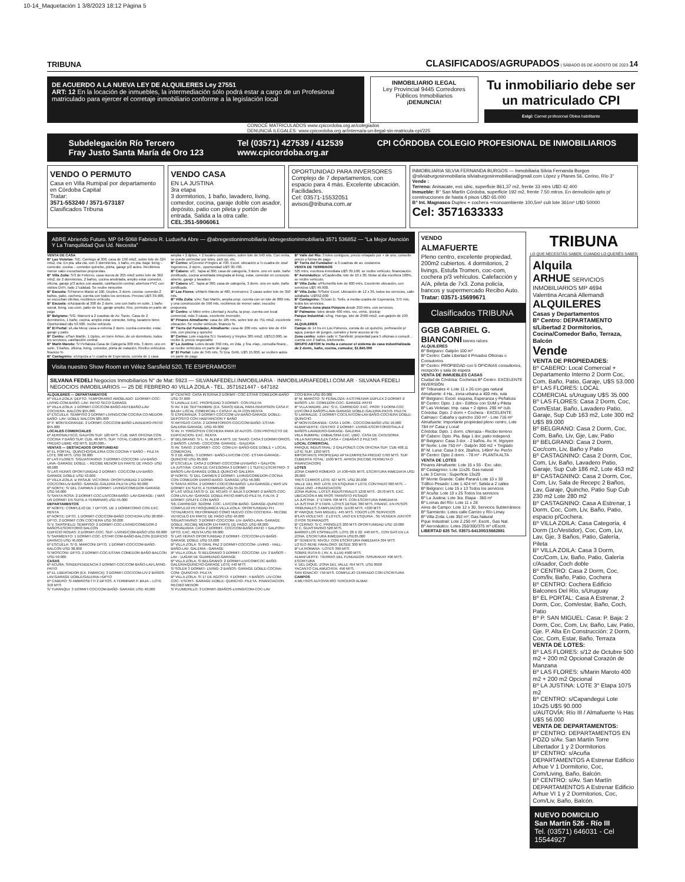10-14_Maquetación 1 3/8/2023 18:12 Página 5
TRIBUNA CLASIFICADOS/AGRUPADOS | SÁBADO 05 DE AGOSTO DE 2023 14
DE ACUERDO A LA NUEVA LEY DE ALQUILERES Ley 27551
ART: 12 En la locación de inmuebles, la intermediación sólo podrá estar a cargo de un Profesional matriculado para ejercer el corretaje inmobiliario conforme a la legislación local
INMOBILIARIO ILEGAL
Ley Provincial 9445 Corredores Públicos Inmobiliarios
¡DENUNCIA!
Tu inmobiliario debe ser un matriculado CPI
Exigí: Carnet profesional Oblea habilitante
CONOCÉ MATRICULADOS www.cpicordoba.org.ar/colegiados
DENUNCIÁ ILEGALES: www.cpicordoba.org.ar/interna/a-un-ilegal-sin-matricula-cpi/225
Subdelegación Río Tercero
Fray Justo Santa María de Oro 123 Tel (03571) 427539 / 412539
www.cpicordoba.org.ar CPI CÓRDOBA COLEGIO PROFESIONAL DE INMOBILIARIOS
VENDO O PERMUTO
Casa en Villa Rumipal por departamento en Córdoba Capital
Tratar:
3571-553240 / 3571-573187
Clasificados Tribuna
VENDO CASA
EN LA JUSTINA
3ra etapa
3 dormitorios, 1 baño, lavadero, living, comedor, cocina, garaje doble con asador, depósito, patio con pileta y portón de entrada. Salida a la otra calle.
CEL:351-5906061
OPORTUNIDAD PARA INVERSORES
Complejo de 7 departamentos, con espacio para 4 más. Excelente ubicación. Facilidades.
Cel: 03571-15532051
avisos@tribuna.com.ar
INMOBILIARIA SILVIA FERNANDA BURGOS — Inmobiliaria Silvia Fernanda Burgos @silviaburgosinmobiliaria silviaburgosinmobiliaria@gmail.com López y Planes 56, Cerino, Río 3°
Vende :
Terreno: Anisacate, exc ubic, superficie 861,37 m2, frente 33 mtrs U$D 42.400
Inmueble: B° San Martín Córdoba, superficie 192 m2, frente 7.50 mtros. En demolición apto p/ construcciones de hasta 4 pisos U$D 65.000
B° Int. Magnasco Duplex + cochera +monoambiente 100,5m² cub lote 361m² U$D 50000
Cel: 3571633333
ABRE Abriendo Futuro. MP 04-5068 Fabricio R. Ludueña Abre — @abregestioninmobiliaria /abregestioninmobiliaria 3571 536852 — “La Mejor Atención Y La Tranquilidad Que Ud. Necesita”
VENTA DE CASA
B° Las Violetas: S/E. Carriego al 300, casa de 190 mts2, sobre lote de 324 mts2, cta. En pta. alta cta. con 3 dormitorios, 1 baño, en pta. Baja: living – comedor, cocina – comedor quincho, pileta, garaje p/2 autos. Recibimos menor valor escuchamos propuestas.
B° Villa Zoila: S/3 de Febrero, casa nueva de 205 mts2 sobre lote de 362 mts2, de 2 dormitorios, 2 baños, cocina amoblada, amplio estar comedor, oficina, garaje p/3 autos con asador, calefacción central, abertura PVC con vidrios DVH, todo 1°calidad. Se recibe inmueble
B° Escuela: S/Homero Manzi al 100, Duplex, 2 dorm. cocina- comedor,2 baños, patio, cochera, cuenta con todos los servicios. Precios U$S 39.900, se escuchan ofertas, recibimos vehículo.
B° Escuela: s/Azopardo al 300 de 2 dorm. uno con baño en suite, 1 baño social, living, coc-com, patio de luz, garaje amplio. Rec. permuta en parte de pago
B° Belgrano: S/G. Marconi a 2 cuadras de Av. Savio. Casa de 2 dormitorios, 1 baño, cocina, amplio estar comedor, living, lavadero tiene. Oportunidad u$s 53.900. recibo vehículo
B° El Portal: s/Lola Mora; casa a estrena 2 dorm. cocina-comedor, estar, garaje y patio
B° Centro: s/San Martín. 1 Dptos. en torre Arhue, de un dormitorio, todos los servicios, calefacción central.
B° Marín Maroto: S/ Peñaloza Casa de Categoría 300 mts. 3 dorm. uno en suite, 3 baños, oficina, living, comedor, pileta de natación. Recibo vehículos financio %
B° Castagnino: s/Urquiza a ½ cuadra de Esperanza, consta de 1 casa amplia + 2 dptos, + 2 locales comerciales, sobre lote de 540 mts. Con renta, se puede permutar por lotes, pick up, etc.
B° Cerino: s/Coronel Pringles al 700, Excel. ubicación a ½ cuadra de José Ingenieros, 2 dorm., oportunidad U$S 30.700.
B° Cabero: s/C. Tapia al 300, casa de categoría, 3 dorm. uno en suite, baño zonificado, cocina amoblada integrada al living, estar, comedor en concepto abierto, garaje y lavadero
B° Cabero s/C. Tapia al 300, casa de categoría, 3 dorm. uno en suite, baño zonificado.
B° Las Flores: s/Marín Maroto al 400, inversores: 2 casas sobre lote de 350 mts.
B° Villa Zoila: s/Av. San Martín, amplia prop. cuenta con un lote de 880 mts. y una construcción de 590 mts. recibimos de menor valor, escucho propuesta
B° Centro: s/ Mitre entre Libertad y Acuña, la prop. cuenta con local comercial, más 3 casas, excelente inversión.
B° Pinares Almafuerte: casa de 185 mts. sobre lote de 751 mts2, excelente ubicación. Se recibe vehículo, financio %.
B° Tierra del Fundador, Almafuerte: casa de 200 mts. sobre lote de 434 mts. con piscina y quincho
B° Cerino: Lote esquina S/J. Newbery y Vieytes 385 mts2, U$S13.000, se recibe $, precio negociable
B° La Justina: Lotes desde 350 mts, en 2da. y 3ra. etap., consulta financ., se recibe vehículos en parte de pago
B° El Portal: Lote de 345 mts. S/ Dra. Gritti, U$S 15.000, se reciben autos en parte de pago
B° Valle del Río: 3 lotes contiguos, precio rebajado por + de uno, consulte precio y forma de pago
B° Tierra del Fundador: a 3 cuadras de av. costanera
VENTA DE TERRENOS
525 mtrs, escritura inmediata U$S 39.100, se recibe vehículo, financiación.
B° Aeronáutico: s/Capdevilla, lote de 10 x 30, titular al día escritura 100%, se recibe vehículo.
B° Villa Zoila: s/Plumerillo lote de 600 mtrs. Excelente ubicación, con servicios U$S 49.900.
B° Villa Zoila: S/Soler Excel. Ubicación de 12 x 36, todos los servicios, calle asfaltada. U$S52.000
B° Castagnino: S/Juan D. Solís, a media cuadra de Esperanza, 375 mts, todos los servicios.
B° Cabero zona plaza Púrpura desde 250 mtrs. con servicios.
B° Palmares: lotes desde 400 mtrs. rec. vehic. /pickup
Parque Industrial: s/Ing. Huergo, lote de 2500 mts2, con galpón de 100 mtrs
ALQUILERES
Campo de 14 hs en Los Potreros, consta de un quincho, perforación p/ agua, parque de juegos, corrales y tiene acceso al río
Zona centro: sobre calle V. Sarsfield, propiedad para 5 oficinas o consult. , cuenta con 2 baños, kitchenette.
GRUPO ABTOR te invita a conocer el sistema de casa industrializada de 2 dorm., baño, cocina, comedor, $1.845.000
Visita nuestro Show Room en Vélez Sarsfield 520, TE ESPERAMOS!!!
SILVANA FEDELI Negocios Inmobiliarios N° de Mat: 5923 — SILVANAFEDELI.INMOBILIARIA · INMOBILIARIAFEDELI.COM.AR · SILVANA FEDELI NEGOCIOS INMOBILIARIOS — 25 DE FEBRERO 40 VILLA ZOILA - TEL. 3571621447 - 647182
ALQUILERES — DEPARTAMENTOS
Bº VILLA ZOILA: DEPTO. TEMPORARIO AMOBLADO: 1DORMIT-COC- LIVING-COM-BAÑO- LAV- PATIO SECO GARAGE
Bº VILLA ZOILA: 1 DORMIT-COC/COM-BAÑO-ANTEBAÑO-LAV-COCHERA- BALCON $55.000
Bº ESCUELA: SEMIPISO 2 DORMIT-LIVING/COM-COCINA CO-MEDOR-BAÑO- LAV- DOBLE BALCON $85.000
Bº P. MONTEGRANDE: 2 DORMIT-COC/COM-BAÑO-LAVADERO-PATIO $55.000
LOCALES COMERCIALES
Bº AERONAUTICO, GALPON SUP. 120 MTS. CUB. MAS OFICINA CON COCINA Y BAÑO SUP. CUB. 48 MTS. SUP. TOTAL CUBIERTA 168 MTS. –PREDIO LIBRE 432 MTS. $120.000.-
VENTAS — DESTACADOS OPORTUNIDAD
Bº EL PORTAL: QUINCHO/GALERIA CON COCINA Y BAÑO – PILETA LOTE 300 MTS. USD 30.000
Bº LAS FLORES: S/GUASTAVINO: 3 DORMIT-COC/COM- LIV-BAÑO-LAVA- GARAGE DOBLE -. RECIBE MENOR EN PARTE DE PAGO- USD 68.000
S/ LAS HERAS OPORTUNIDAD 2 DORMIT- COC/COM-LIV-BAÑO-GARAGE DOBLE USD 53.000
Bº VILLA ZOILA: s/ PASAJE VICTORIA: OPORTUNIDAD 2 DORMI-COC/COM-LIV-BAÑO- GARAGE-GALERIA PILETA USD 60.000
Bº NORTE: S/ DEL CARMEN 2 DORMIT- LIVING/COMEDOR-GARAGE USD 56.000
S/ SANTA ROSA: 2 DORMIT-COC-LIV/COM-BAÑO- LAV-GARAGE- ( MAS UN DORMIT EN SUITE A TERMINAR) uSD 55.000
DEPARTAMENTOS
Bº NORTE: COMPLEJO DE 7 DPTOS. DE 1 DORMITORIO CON EXC. RENTA
Bº NORTE: DPTO. 1 DORMIT-COC/COM-BAÑO COCHERA USD 28.000 - DPTO. 2 DORMIT CON COCHERA USD 30.000
S/ V. SARSFIELD: SEMIPISO: 2 DORMIT-COC-LIVING/COMEDOR-2 BAÑOS-ESCRITORIO BALCON
EDIFICIO RODAS: 2 DORMIT-COC. SEP- LIVING/COM-BAÑO USD 60.000
S/ SARMIENTO: 1 DORMIT-COC- ESTAR COM-BAÑO-BALCON (EDIFICIO DAVINCI) USD 45.000
Bº ESCUELA: S/ G. MARCONI DPTO. 1 DORMIT-COC/COM-BAÑO-BALCON USD 38.000
S/ MOSCONI: DPTO. 2 DORMIT-COC-ESTAR COMEDOR-BAÑO-BALCON USD 50.000
CASAS
Bº ACUÑA: S/INDEPENDENCIA 3 DORMIT-COC/COM-BAÑO-LAV-LIVING-PATIO
Bº EL LIBERTADOR (EX. FABRICA): 3 DORMIT-COC/COM-LIV-2 BAÑOS-LAV-GARAGE DOBLE/GALERIA-+DPTO
Bº CABERO: S/ AMBROSETTI 2 DPTOS. A TERMINAR P. BAJA – LOTE 318 MTS
S/ YUPANQUI: 3 DORMIT-COC/COM-BAÑO- GARAGE USD 40.000
Bº CENTRO: CASA INTERNA 2 DORMIT- COC-ESTAR COMEDOR-BAÑO USD 37.000
S/ LAVALLE EXC. PROPIEDAD 3 DORMIT- CON PILETA
S/ AV. 9 DE SEPTIEMBRE (EX. SAVIO) IDEAL PARA INVERSION CASA P. BAJA+ LOCAL COMERCIAL+ CASA P. ALTA CON RENTA
S/ ESPERANZA: 3 DORMIT-COC/COM-LIV-BAÑO-GARAGE DOBLE-DEPOSITO CON HABITANCION Y BAÑO
S/ ARTIGAS CASA: 2 DORMITORIOS-COC/COM-BAÑO- ESTAR-GALERIA-GARAGE. USD 40.000
S/ AV. H. YIRIGOYEN COCHERA PARA 10 AUTOS- CON PROYECTO DE EDIFICACION- EXC. RENTA
Bº BELGRANO: S/ L. N. ALEM A MTS. DE SAVIO: CASA 3 DORMITORIOS, 2 BAÑOS- LIVING- COC/COM- GARAGE - GALERÍA
S/ AV. SAVIO: 2 DORMIT- COC- COM-LIV- BAÑO-GGE DOBLE + LOCAL COMERCIAL
S/ 2 DE ABRIL: 3 DORMIT- BAÑO-LIV/COM-COC- ESTAR-GARAGE-QUINCHO USD 85.000
Bº ESCUELA: CASA 2 DORMIT-COC/COM-LIV-BAÑO + GALPON
LA JUSTINA: CASA DE CATEGORIA 3 DORMIT ( 1 SUITE) ESCRITRIO- 3 BAÑOS-LAV-GARAGE DOBLE-QUINCHO GALERIA
Bº NORTE: S/ DEL CARMEN 2 DORMIT- LIVING/COMEDOR-COCINA CON COMEDOR DIARIO-BAÑO- GARAGE USD 56.000
S/ SANTA ROSA: 2 DORMIT-COC/COM-BAÑO- LAV-GARAGE-( MAS UN DORMIT EN SUITE A TERMINAR) uSD 55.000
Bº LAS VIOLETAS:S/ D. DE ROJAS: P. BAJA 3 DORMIT-2 BAÑOS-COC-COM-LIV-LAV- GARAGE DOBLE-PATIO AMPLIO PILETA. P.ALTA: 2 DORMIT (1SUITE CON BAÑO
S/E.CARRIEGO: 3DORM. COC- LIV/COM-BAÑO- GARAGE-QUINCHO
COMPLEJO PETROQUIMICA VILLA ZOILA: OPORTUNIDAD PH. TOTALMENTE REFORMADO COMO NUEVO CON COCHERA - RECIBE VEHICULO EN PARTE DE PAGO USD 40.000
S/GUASTAVINO: 3 DORMIT-COC/COM- LIV- BAÑO-LAVA- GARAGE DOBLE. RECIBE MENOR EN PARTE DE PAGO. USD 68.000
S/ RIVADAVIA: CASA 2 DORMIT- COC/COM-BAÑO-PATIO + GALPON+ DPTO. EXC. RENTA USD 68.000
S/ LAS HERAS OPORTUNIDAD 2 DORMIT- COC/COM-LIV-BAÑO-GARAGE DOBLE USD 53.000
Bº VILLA ZOILA: S/ GRAL PAZ 2 DORMIT-COC/COM- LIVING - HALL-BAÑO-LAV- GALERIA - GARAGE
Bº VILLA ZOILA: S/ BELGRANO 3 DORMIT- COC/COM- LIV- 2 BAÑOS - LAV - LUGAR DE GUARDADO-GARAGE
Bº VILLA ZOILA: S/ BELGRANO: 2 DORMIT-LIV/COM/COC-BAÑO-GALERIA/QUINCHO-GARAGE LOTE 440 MTS
S/ SOLER 3 DORMIT- LIVING- 2 BAÑOS- GARAGE DOBLE-COCINA- COM- QUINCHO- PILETA
Bº VILLA ZOILA: S/ 17 DE AGOSTO: 4 DORMIT- 4 BAÑOS- LIV-COM- COC- ESCRIT- GARAGE DOBLE- QUINCHO- PILETA. FINANCIACION. RECIBO MENOR
S/ PLUMERILLO: 3 DORMIT-2BAÑOS-LIVING/COM-COC-LAV
COCHERA USD 80.000
Bº M. MAROTO: S/ PEÑALOZA: A ESTRENAR DUPLEX 2 DORMIT-2 BAÑOS- LIV- COMEDOR-COC- GARAGE-PATIO
Bº VLLA MADRE JAV.: S/ E. CARRIEGO: EXC. PROP. 3 DORM-COC LIV/COM-2 BAÑOS-LAVA-GARAGE DOBLE-GALERIA-PATIO- PILETA
S/ LARRALDE: 2 DORMIT-COC/LIV/COM-LAV-BAÑO-COCHERA DOBLE-QUINCHO
Bº MONTEGRANDE: CASA 1 DOR.- COC/COM-BAÑO uSD 16.000
ALMAFUERTE: CENTRO: 2 DORMIT- LIVING-ESCRITORIO/SALA-2 BAÑOS-LAVADERO-GARAGE- GALERIA
VIILA RUMIPAL: EMBALSINA EXC. UBIC. CASA DE CATEGORIA
VILLA NATURALEZA CASA + CABAÑAS 2 PILETAS
LOCAL COMERCIAL
PARQUE INDUSTRIAL: 2 GALPONES CON OFICINA SUP. CUB 408.11 LOTE SUP. 1250 MTS
IMPORTANTE PROPIEDAD APTA EMPRESA PREDIO 5760 MTS. SUP. CUBIERTA TOTAL: 1500 MTS. APROX (RECIBE PERMUTA O FINANCIACION)
LOTES
ZONA CAMPO ROMERO: 14 X36=505 MTS. ESCRITURA INMEDIATA USD 28.000
TRES CERROS LOTE 427 MTS. USD 20.000
VALLE DEL RIO: LOTE EN ESQUINA Y LOTE CONTINUO 300 MTS. –CADA UNO –FINANCIACION
ZONA RURAL: LOTES INDUSTRIALES 1250 MTS. -2570 MTS. EXC. UBICACIÓN A METROS TRANSITO PESADO
LA JUSTINA: 1° ETAPA 706 MTS. CON ESCRITURA INMEDIATA
LA JUSTINA 3° ETAPA: LOTES DESDE 360 MTS. FINANC. EN PESOS
TRIBUNALES 3 AMPLIACION: 11X30 MTS. =330 MTS
Bº PARQUE SAN MIGUEL: 445 MTS. TODOS LOS SERVICIOS
BºLAS VIOLETAS : 2 LOTES, UNO EN ESQUINA , SE VENDEN JUNTOS O POR SEPARADOS
Bº CERINO: S/ C. PRINGLES 200 MTS OPORTUNIDAD USD 10.000
S/ C. GUASTAVINO 528 MTS.
BARRIO LOS ESPINILLOS: LOTE 20 X 22: 440 MTS., CON GAS EN LA ZONA, ESCRITURA INMEDIATA USD35.000
Bº TENIENTE NIVOLI: CON ESCRITURA INMEDIATA 304 MTS
LOTEO RENE FAVALORO: DESDE 300 MTS
Bº LA ROMANA : LOTES 390 MTS
SOBRE RUTA 6: ( AV. A. ILLIA) 4500 MTS.
ALMAFUERTE: TIERRAS DEL FUNDADOR -S/RURAKAY 496 MTS. ESCRITURA
V. DEL DIQUE: ZONA DEL VALLE 454 MTS. USD 8500
YACANTO CALAMUCHITA: 456 MTS.
SAN IGNACIO: 750 MTS. COMPLEJO CERRADO CON ESCRITURA
CAMPOS
A METROS AUTOVÍA RÍO TERCERO/ ALMAF.
VENDO
ALMAFUERTE
Pleno centro, excelente propiedad, 200m2 cubiertos. 4 dormitorios, 2 livings, Estufa Tromen, coc-com, cochera p/3 vehículos. Calefacción y A/A, pileta de 7x3. Zona policía, bancos y supermercado Recibo Auto.
Tratar: 03571-15699671
Clasificados TRIBUNA
GGB GABRIEL G. BIANCONI bienes raíces
ALQUILERES
Bº Belgrano: Galpón 100 m²
Bº Centro: Calle Libertad 4 Privados Oficinas o Consutorios
Bº Centro: PROPIEDAD con 5 OFICINAS consultorios, recepción y sala de espera
VENTA DE INMUEBLES CASAS
Ciudad de Córdoba: Cocheras Bº Centro. EXCELENTE INVERSIÓN
Bº Tribunales 4: Lote 11 x 26 con gas natural
Almafuerte: 4 Ha., zona urbana a 400 mts. ruta
Bº Belgrano: Excel. esquina, Esperanza y Peñaloza
Bº Centro: Dpto. 1 dor.- Edificio con SUM y Pileta
Bº Las Violetas: Imp. casa + 2 dptos. 290 m² cub.
Córdoba: Dpto. 2 dorm + Cochera - EXCELENTE
Calmayo: Cabaña y quincho 150 m² - Lote 716 m²
Almafuerte: Importante propiedad pleno centro, Lote 784 m² Casa y Local
Córdoba: Dpto. 1 dorm. c/terraza - Recibo terreno
Bº Cabero: Dpto. Pta. Baja 1 dor, patio independ.
Bº Belgrano: Casa 3 dor. - 2 baños. Av. H. Irigoyen
Bº Norte: Lote 750 m² - Galpón 300 m2 + Tinglado
Bº M. Luna: Casa 3 dor, 2baños, 149m² Av. Perón
Bº Centro: Dpto 2 dorm. - 78 m² - PLANTA ALTA
VENTA DE LOTES
Pinares Almafuerte: Lote 15 x 55 - Exc. ubic.
Bº Castagnino: Lote 11x26. Gas natural
Lote 3 Cerros : Superficie 13x29
Bº Monte Grande: Calle Paraná Lote 10 x 30
Tráfico Pesado: Lote 1.424 m², Salida a 2 calles
Bº Belgrano: Lote 15 x 13 Todos los servicios
Bº Acuña: Lote 10 x 25 Todos los servicios
Bº La Justina: Lote 3ra. Etapa - 360 m²
Bº Lomas del Río: Lote 11 x 28
Aires de Campo: Lote 12 x 30, Servicios Subterráneos
Bº Sarmiento: Lotes calle Carrizo y Río Limay
Bº Villa Zoila: Lote 352 m², Gas Natural
Pque Industrial: Lote 2.250 m², Escrit., Gas Nat.
Bº Aeronáutico: Lotes 250/300/375 m² c/Escrit.
LIBERTAD 635 Tel. 03571-641300/15682881
TRIBUNA
LO QUE NECESITÁS SABER, CUANDO LO QUERÉS SABER
Alquila
ARHUE SERVICIOS INMOBILIARIOS MP 4694
Valentina Arcaná Allemandi
ALQUILERES
Casas y Departamentos
Bº Centro: DEPARTAMENTO s/Libertad 2 Dormitorios, Cocina/Comedor Baño, Terraza, Balcón
Vende
VENTA DE PROPIEDADES:
Bº CABERO: Local Comercial + Departamento Interno 2 Dorm Coc, Com, Baño, Patio, Garaje, U$S 53.000
Bº LAS FLORES: LOCAL COMERCIAL s/Uruguay U$S 35.000
Bº LAS FLORES: Casa 2 Dorm, Coc, Com/Estar, Baño, Lavadero Patio, Garaje, Sup Cub 163 m2, Lote 300 m2 U$S 89.000
Bº BELGRANO: Casa 2 Dorm, Coc, Com, Baño, Liv, Gje, Lav, Patio
Bº BELGRANO: Casa 2 Dorm, Coc/com, Liv, Baño y Patio
Bº CASTAGNINO: Casa 2 Dorm, Coc, Com, Liv, Baño, Lavadero Patio, Garaje, Sup Cub 186 m2, Lote 453 m2
Bº CASTAGNINO: Casa 2 Dorm, Coc, Com, Liv, Sala de Recepc 2 Baños, Lav, Garaje, Quincho, Patio Sup Cub 230 m2 Lote 280 m2
Bº CASTAGNINO: Casa A Estrenar, 1 Dorm, Coc, Com, Liv, Baño, Patio, espacio p/Cochera.
Bº VILLA ZOILA: Casa Categoría, 4 Dorm (1c/Vestidor), Coc, Com, Liv, Lav, Gje, 3 Baños, Patio, Galería, Pileta
Bº VILLA ZOILA: Casa 3 Dorm, Coc/Com, Liv, Baño, Patio, Galería c/Asador, Coch doble
Bº CENTRO: Casa 2 Dorm, Coc, Com/liv, Baño, Patio, Cochera
Bº CENTRO: Cochera Edificio Balcones Del Río, s/Uruguay
Bº EL PORTAL: Casa A Estrenar, 2 Dorm, Coc, Com/estar, Baño, Coch, Patio
Bº P. SAN MIGUEL: Casa: P. Baja: 2 Dorm, Coc, Com, Liv, Baño, Lav, Patio, Gje. P. Alta En Construcción: 2 Dorm, Coc, Com, Estar, Baño, Terraza
VENTA DE LOTES:
Bº LAS FLORES: s/12 de Octubre 500 m2 + 200 m2 Opcional Corazón de Manzana
Bº LAS FLORES: s/Marin Maroto 400 m2 + 200 m2 Opcional
Bº LA JUSTINA: LOTE 3° Etapa 1075 m2
Bº CENTRO: s/Capandegui Lote 10x25 U$S 90.000
s/AUTOVÍA: Río III / Almafuerte ½ Has U$S 56.000
VENTA DE DEPARTAMENTOS:
Bº CENTRO: DEPARTAMENTOS EN POZO s/Av. San Martín Torre Libertador 1 y 2 Dormitorios
Bº CENTRO: s/Acuña DEPARTAMENTOS A Estrenar Edificio Arhue V 1 Dormitorio, Coc, Com/Living, Baño, Balcón.
Bº CENTRO: s/Av. San Martín DEPARTAMENTOS A Estrenar Edificio Arhue VI 1 y 2 Dormitorios, Coc, Com/Liv, Baño, Balcón.
NUEVO DOMICILIO
San Martín 526 - Río III
Tel. (03571) 646031 - Cel 15544927